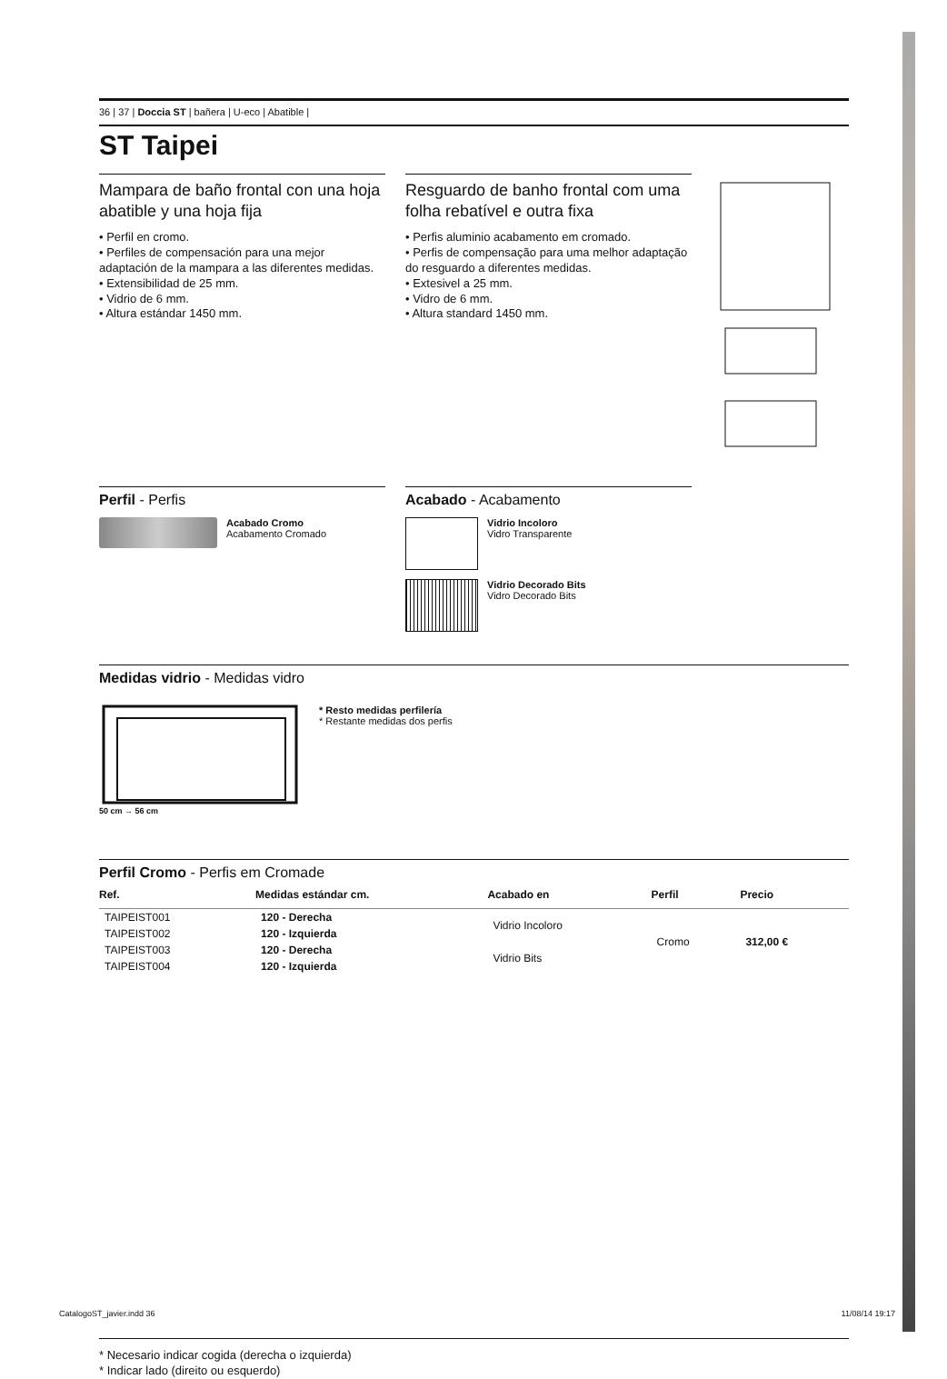36 | 37 | Doccia ST | bañera | U-eco | Abatible |
ST Taipei
Mampara de baño frontal con una hoja abatible y una hoja fija
• Perfil en cromo.
• Perfiles de compensación para una mejor adaptación de la mampara a las diferentes medidas.
• Extensibilidad de 25 mm.
• Vidrio de 6 mm.
• Altura estándar 1450 mm.
Resguardo de banho frontal com uma folha rebatível e outra fixa
• Perfis aluminio acabamento em cromado.
• Perfis de compensação para uma melhor adaptação do resguardo a diferentes medidas.
• Extesivel a 25 mm.
• Vidro de 6 mm.
• Altura standard 1450 mm.
Perfil - Perfis
Acabado Cromo
Acabamento Cromado
Acabado - Acabamento
Vidrio Incoloro
Vidro Transparente
Vidrio Decorado Bits
Vidro Decorado Bits
Medidas vidrio - Medidas vidro
50 cm → 56 cm
* Resto medidas perfilería
* Restante medidas dos perfis
Perfil Cromo - Perfis em Cromade
| Ref. | Medidas estándar cm. | Acabado en | Perfil | Precio |
| --- | --- | --- | --- | --- |
| TAIPEIST001 | 120 - Derecha | Vidrio Incoloro | Cromo | 312,00 € |
| TAIPEIST002 | 120 - Izquierda | | | |
| TAIPEIST003 | 120 - Derecha | Vidrio Bits | | |
| TAIPEIST004 | 120 - Izquierda | | | |
* Necesario indicar cogida (derecha o izquierda)
* Indicar lado (direito ou esquerdo)
CatalogoST_javier.indd 36 11/08/14 19:17